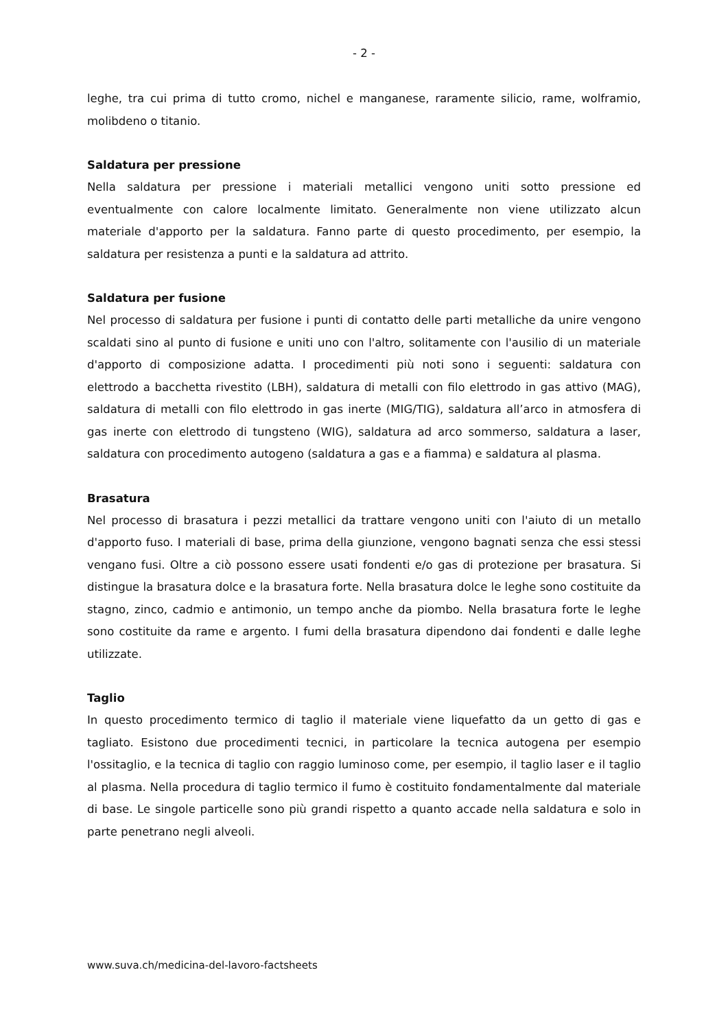- 2 -
leghe, tra cui prima di tutto cromo, nichel e manganese, raramente silicio, rame, wolframio, molibdeno o titanio.
Saldatura per pressione
Nella saldatura per pressione i materiali metallici vengono uniti sotto pressione ed eventualmente con calore localmente limitato. Generalmente non viene utilizzato alcun materiale d'apporto per la saldatura. Fanno parte di questo procedimento, per esempio, la saldatura per resistenza a punti e la saldatura ad attrito.
Saldatura per fusione
Nel processo di saldatura per fusione i punti di contatto delle parti metalliche da unire vengono scaldati sino al punto di fusione e uniti uno con l'altro, solitamente con l'ausilio di un materiale d'apporto di composizione adatta. I procedimenti più noti sono i seguenti: saldatura con elettrodo a bacchetta rivestito (LBH), saldatura di metalli con filo elettrodo in gas attivo (MAG), saldatura di metalli con filo elettrodo in gas inerte (MIG/TIG), saldatura all’arco in atmosfera di gas inerte con elettrodo di tungsteno (WIG), saldatura ad arco sommerso, saldatura a laser, saldatura con procedimento autogeno (saldatura a gas e a fiamma) e saldatura al plasma.
Brasatura
Nel processo di brasatura i pezzi metallici da trattare vengono uniti con l'aiuto di un metallo d'apporto fuso. I materiali di base, prima della giunzione, vengono bagnati senza che essi stessi vengano fusi. Oltre a ciò possono essere usati fondenti e/o gas di protezione per brasatura. Si distingue la brasatura dolce e la brasatura forte. Nella brasatura dolce le leghe sono costituite da stagno, zinco, cadmio e antimonio, un tempo anche da piombo. Nella brasatura forte le leghe sono costituite da rame e argento. I fumi della brasatura dipendono dai fondenti e dalle leghe utilizzate.
Taglio
In questo procedimento termico di taglio il materiale viene liquefatto da un getto di gas e tagliato. Esistono due procedimenti tecnici, in particolare la tecnica autogena per esempio l'ossitaglio, e la tecnica di taglio con raggio luminoso come, per esempio, il taglio laser e il taglio al plasma. Nella procedura di taglio termico il fumo è costituito fondamentalmente dal materiale di base. Le singole particelle sono più grandi rispetto a quanto accade nella saldatura e solo in parte penetrano negli alveoli.
www.suva.ch/medicina-del-lavoro-factsheets